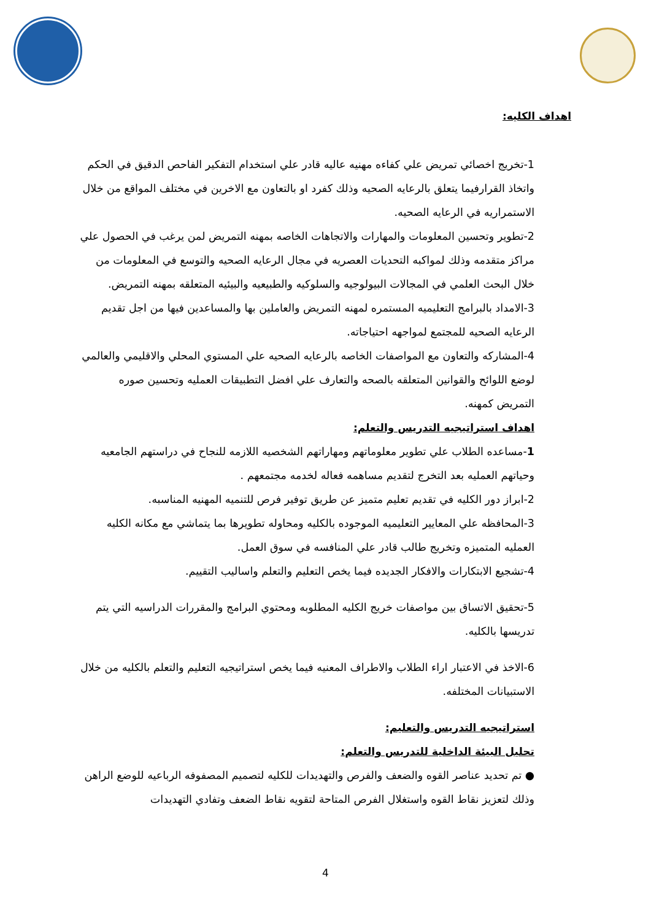اهداف الكليه:
1-تخريج اخصائي تمريض علي كفاءه مهنيه عاليه قادر علي استخدام التفكير الفاحص الدقيق في الحكم واتخاذ القرارفيما يتعلق بالرعايه الصحيه وذلك كفرد او بالتعاون مع الاخرين في مختلف المواقع من خلال الاستمراريه في الرعايه الصحيه.
2-تطوير وتحسين المعلومات والمهارات والاتجاهات الخاصه بمهنه التمريض لمن يرغب في الحصول علي مراكز متقدمه وذلك لمواكبه التحديات العصريه في مجال الرعايه الصحيه والتوسع في المعلومات من خلال البحث العلمي في المجالات البيولوجيه والسلوكيه والطبيعيه والبيئيه المتعلقه بمهنه التمريض.
3-الامداد بالبرامج التعليميه المستمره لمهنه التمريض والعاملين بها والمساعدين فيها من اجل تقديم الرعايه الصحيه للمجتمع لمواجهه احتياجاته.
4-المشاركه والتعاون مع المواصفات الخاصه بالرعايه الصحيه علي المستوي المحلي والاقليمي والعالمي لوضع اللوائح والقوانين المتعلقه بالصحه والتعارف علي افضل التطبيقات العمليه وتحسين صوره التمريض كمهنه.
اهداف استراتيجيه التدريس والتعلم:
1-مساعده الطلاب علي تطوير معلوماتهم ومهاراتهم الشخصيه اللازمه للنجاح في دراستهم الجامعيه وحياتهم العمليه بعد التخرج لتقديم مساهمه فعاله لخدمه مجتمعهم .
2-ابراز دور الكليه في تقديم تعليم متميز عن طريق توفير فرص للتنميه المهنيه المناسبه.
3-المحافظه علي المعايير التعليميه الموجوده بالكليه ومحاوله تطويرها بما يتماشي مع مكانه الكليه العمليه المتميزه وتخريج طالب قادر علي المنافسه في سوق العمل.
4-تشجيع الابتكارات والافكار الجديده فيما يخص التعليم والتعلم واساليب التقييم.
5-تحقيق الاتساق بين مواصفات خريج الكليه المطلوبه ومحتوي البرامج والمقررات الدراسيه التي يتم تدريسها بالكليه.
6-الاخذ في الاعتبار اراء الطلاب والاطراف المعنيه فيما يخص استراتيجيه التعليم والتعلم بالكليه من خلال الاستبيانات المختلفه.
استراتيجيه التدريس والتعليم:
تحليل البيئة الداخلية للتدريس والتعلم:
● تم تحديد عناصر القوه والضعف والفرص والتهديدات للكليه لتصميم المصفوفه الرباعيه للوضع الراهن وذلك لتعزيز نقاط القوه واستغلال الفرص المتاحة لتقويه نقاط الضعف وتفادي التهديدات
4